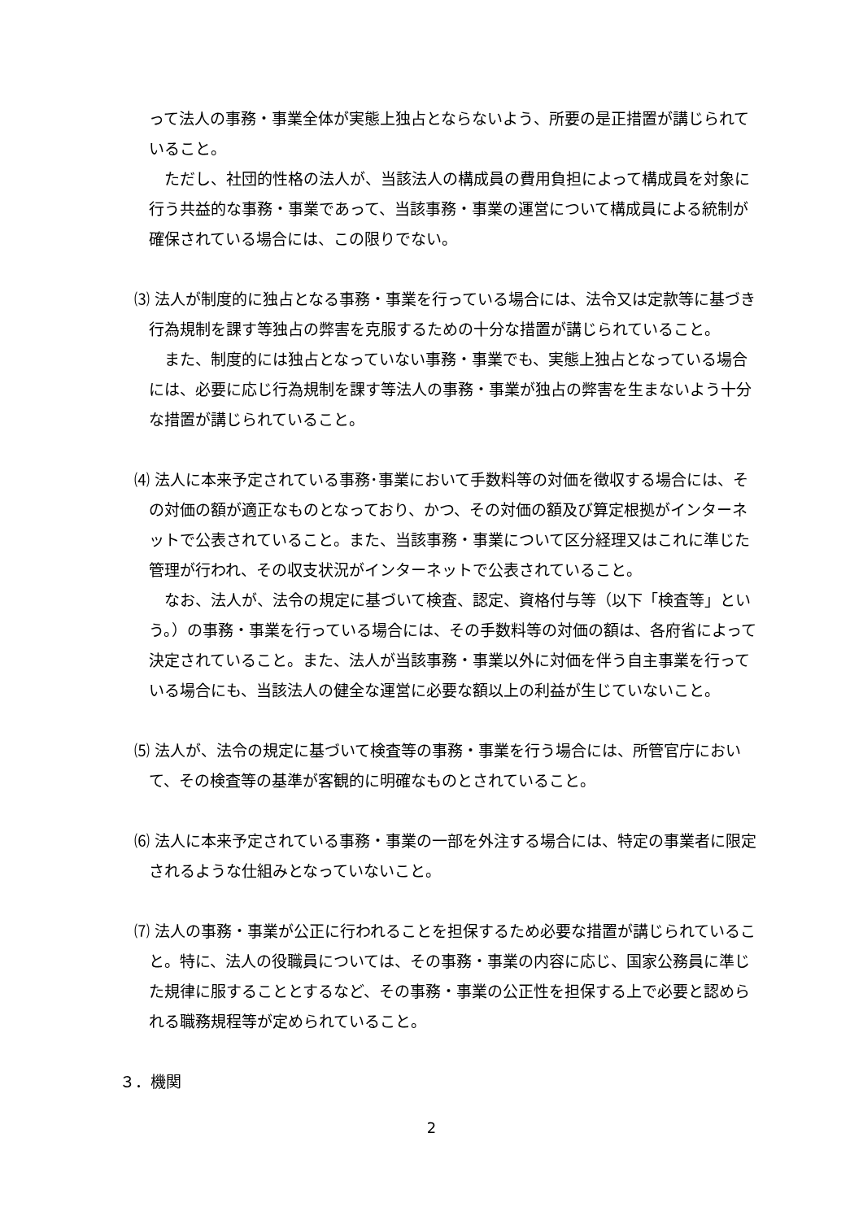って法人の事務・事業全体が実態上独占とならないよう、所要の是正措置が講じられていること。
ただし、社団的性格の法人が、当該法人の構成員の費用負担によって構成員を対象に行う共益的な事務・事業であって、当該事務・事業の運営について構成員による統制が確保されている場合には、この限りでない。
⑶ 法人が制度的に独占となる事務・事業を行っている場合には、法令又は定款等に基づき行為規制を課す等独占の弊害を克服するための十分な措置が講じられていること。
また、制度的には独占となっていない事務・事業でも、実態上独占となっている場合には、必要に応じ行為規制を課す等法人の事務・事業が独占の弊害を生まないよう十分な措置が講じられていること。
⑷ 法人に本来予定されている事務･事業において手数料等の対価を徴収する場合には、その対価の額が適正なものとなっており、かつ、その対価の額及び算定根拠がインターネットで公表されていること。また、当該事務・事業について区分経理又はこれに準じた管理が行われ、その収支状況がインターネットで公表されていること。
なお、法人が、法令の規定に基づいて検査、認定、資格付与等（以下「検査等」という。）の事務・事業を行っている場合には、その手数料等の対価の額は、各府省によって決定されていること。また、法人が当該事務・事業以外に対価を伴う自主事業を行っている場合にも、当該法人の健全な運営に必要な額以上の利益が生じていないこと。
⑸ 法人が、法令の規定に基づいて検査等の事務・事業を行う場合には、所管官庁において、その検査等の基準が客観的に明確なものとされていること。
⑹ 法人に本来予定されている事務・事業の一部を外注する場合には、特定の事業者に限定されるような仕組みとなっていないこと。
⑺ 法人の事務・事業が公正に行われることを担保するため必要な措置が講じられていること。特に、法人の役職員については、その事務・事業の内容に応じ、国家公務員に準じた規律に服することとするなど、その事務・事業の公正性を担保する上で必要と認められる職務規程等が定められていること。
３．機関
2